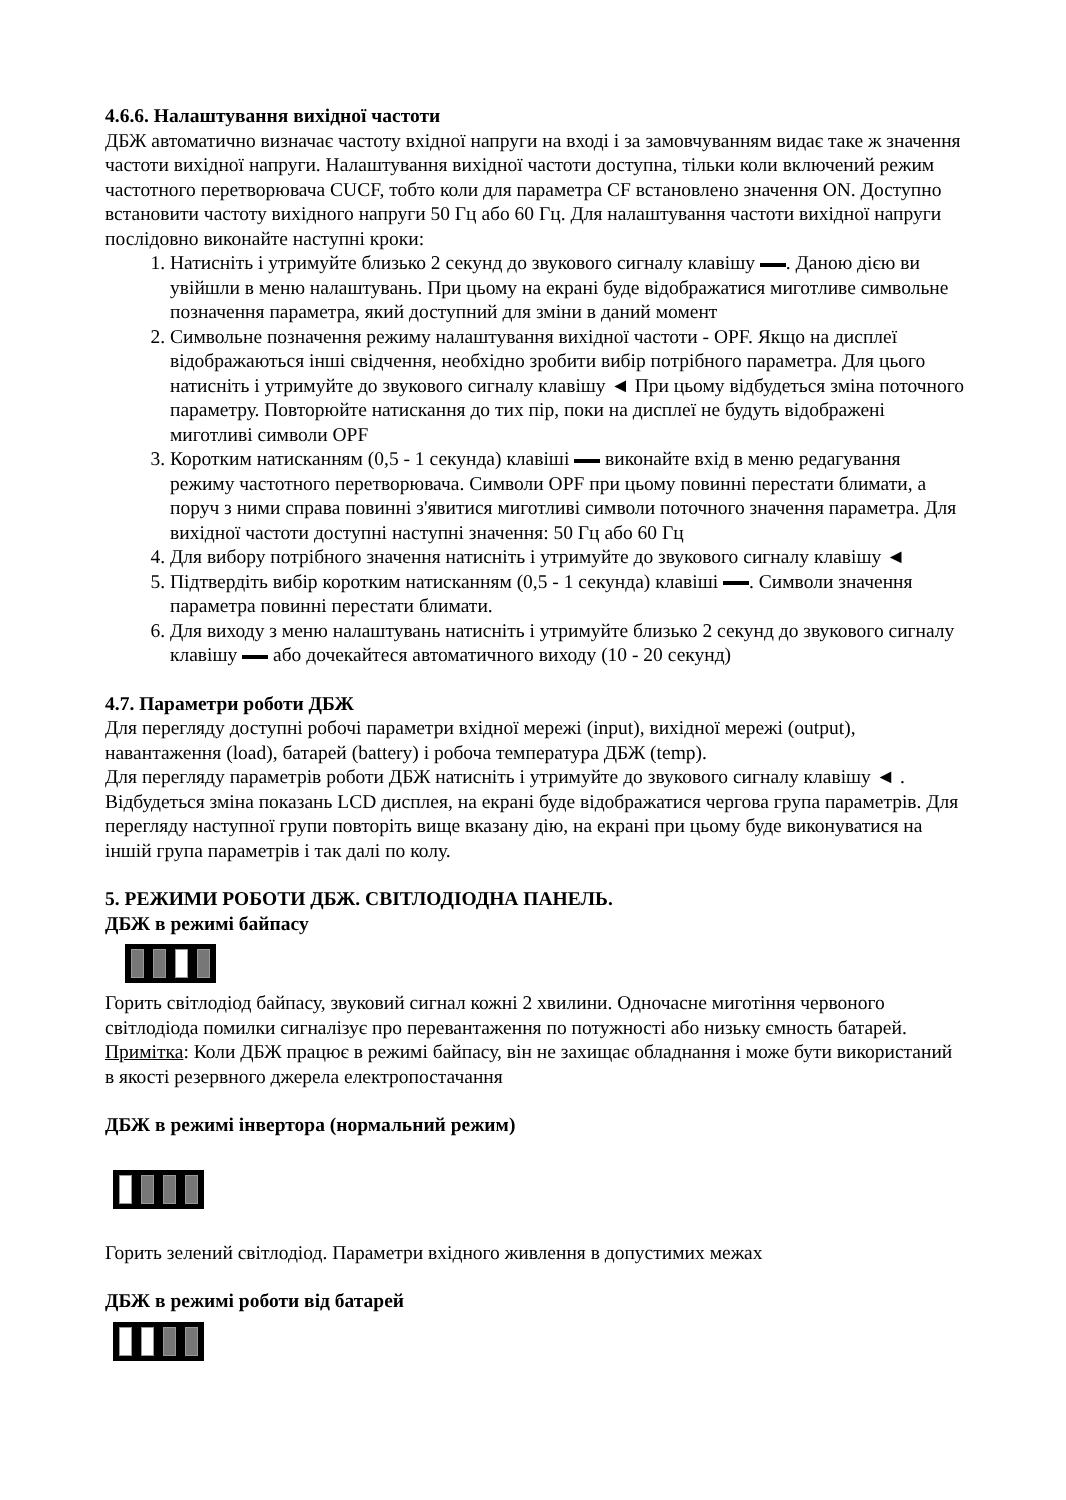4.6.6. Налаштування вихідної частоти
ДБЖ автоматично визначає частоту вхідної напруги на вході і за замовчуванням видає таке ж значення частоти вихідної напруги. Налаштування вихідної частоти доступна, тільки коли включений режим частотного перетворювача CUCF, тобто коли для параметра CF встановлено значення ON. Доступно встановити частоту вихідного напруги 50 Гц або 60 Гц. Для налаштування частоти вихідної напруги послідовно виконайте наступні кроки:
1. Натисніть і утримуйте близько 2 секунд до звукового сигналу клавішу . Даною дією ви увійшли в меню налаштувань. При цьому на екрані буде відображатися миготливе символьне позначення параметра, який доступний для зміни в даний момент
2. Символьне позначення режиму налаштування вихідної частоти - OPF. Якщо на дисплеї відображаються інші свідчення, необхідно зробити вибір потрібного параметра. Для цього натисніть і утримуйте до звукового сигналу клавішу ◄ При цьому відбудеться зміна поточного параметру. Повторюйте натискання до тих пір, поки на дисплеї не будуть відображені миготливі символи OPF
3. Коротким натисканням (0,5 - 1 секунда) клавіші виконайте вхід в меню редагування режиму частотного перетворювача. Символи OPF при цьому повинні перестати блимати, а поруч з ними справа повинні з'явитися миготливі символи поточного значення параметра. Для вихідної частоти доступні наступні значення: 50 Гц або 60 Гц
4. Для вибору потрібного значення натисніть і утримуйте до звукового сигналу клавішу ◄
5. Підтвердіть вибір коротким натисканням (0,5 - 1 секунда) клавіші . Символи значення параметра повинні перестати блимати.
6. Для виходу з меню налаштувань натисніть і утримуйте близько 2 секунд до звукового сигналу клавішу або дочекайтеся автоматичного виходу (10 - 20 секунд)
4.7. Параметри роботи ДБЖ
Для перегляду доступні робочі параметри вхідної мережі (input), вихідної мережі (output), навантаження (load), батарей (battery) і робоча температура ДБЖ (temp).
Для перегляду параметрів роботи ДБЖ натисніть і утримуйте до звукового сигналу клавішу ◄ . Відбудеться зміна показань LCD дисплея, на екрані буде відображатися чергова група параметрів. Для перегляду наступної групи повторіть вище вказану дію, на екрані при цьому буде виконуватися на іншій група параметрів і так далі по колу.
5. РЕЖИМИ РОБОТИ ДБЖ. СВІТЛОДІОДНА ПАНЕЛЬ.
ДБЖ в режимі байпасу
Горить світлодіод байпасу, звуковий сигнал кожні 2 хвилини. Одночасне миготіння червоного світлодіода помилки сигналізує про перевантаження по потужності або низьку ємность батарей.
Примітка: Коли ДБЖ працює в режимі байпасу, він не захищає обладнання і може бути використаний в якості резервного джерела електропостачання
ДБЖ в режимі інвертора (нормальний режим)
Горить зелений світлодіод. Параметри вхідного живлення в допустимих межах
ДБЖ в режимі роботи від батарей